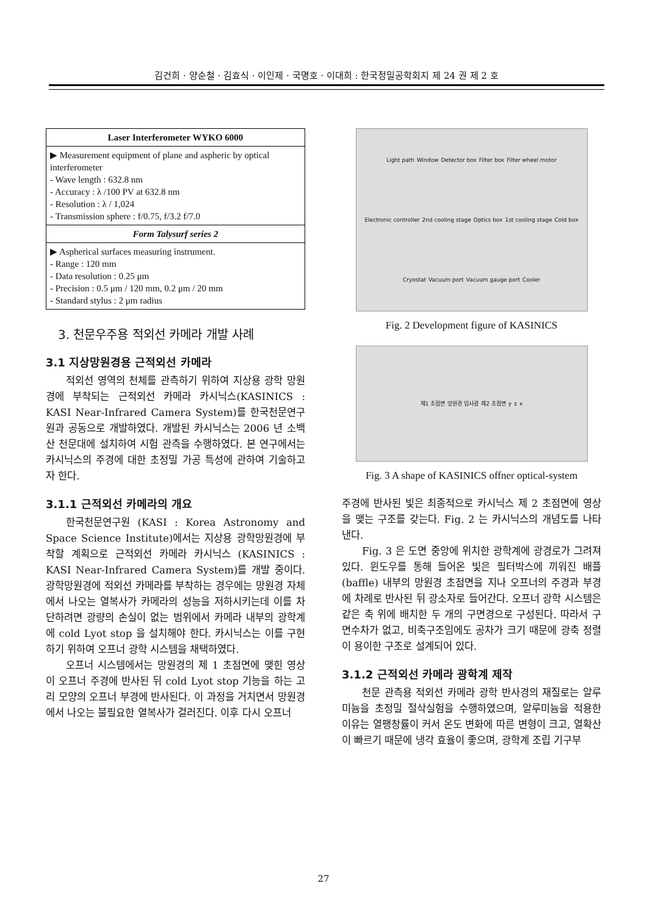김건희 · 양순철 · 김효식 · 이인제 · 국명호 · 이대희 : 한국정밀공학회지 제 24 권 제 2 호
| Laser Interferometer WYKO 6000 |
| --- |
| ▶ Measurement equipment of plane and aspheric by optical interferometer - Wave length : 632.8 nm - Accuracy : λ /100 PV at 632.8 nm - Resolution : λ / 1,024 - Transmission sphere : f/0.75, f/3.2 f/7.0 |
| Form Talysurf series 2 |
| ▶ Aspherical surfaces measuring instrument. - Range : 120 mm - Data resolution : 0.25 μm - Precision : 0.5 μm / 120 mm, 0.2 μm / 20 mm - Standard stylus : 2 μm radius |
3. 천문우주용 적외선 카메라 개발 사례
3.1 지상망원경용 근적외선 카메라
적외선 영역의 천체를 관측하기 위하여 지상용 광학 망원경에 부착되는 근적외선 카메라 카시닉스(KASINICS : KASI Near-Infrared Camera System)를 한국천문연구원과 공동으로 개발하였다. 개발된 카시닉스는 2006 년 소백산 천문대에 설치하여 시험 관측을 수행하였다. 본 연구에서는 카시닉스의 주경에 대한 초정밀 가공 특성에 관하여 기술하고자 한다.
3.1.1 근적외선 카메라의 개요
한국천문연구원 (KASI : Korea Astronomy and Space Science Institute)에서는 지상용 광학망원경에 부착할 계획으로 근적외선 카메라 카시닉스 (KASINICS : KASI Near-Infrared Camera System)를 개발 중이다. 광학망원경에 적외선 카메라를 부착하는 경우에는 망원경 자체에서 나오는 열복사가 카메라의 성능을 저하시키는데 이를 차단하려면 광량의 손실이 없는 범위에서 카메라 내부의 광학계에 cold Lyot stop 을 설치해야 한다. 카시닉스는 이를 구현하기 위하여 오프너 광학 시스템을 채택하였다.
오프너 시스템에서는 망원경의 제 1 초점면에 맺힌 영상이 오프너 주경에 반사된 뒤 cold Lyot stop 기능을 하는 고리 모양의 오프너 부경에 반사된다. 이 과정을 거치면서 망원경에서 나오는 불필요한 열복사가 걸러진다. 이후 다시 오프너
Light path Window Detector box Filter box Filter wheel motor Electronic controller 2nd cooling stage Optics box 1st cooling stage Cold box Cryostat Vacuum port Vacuum gauge port Cooler
Fig. 2 Development figure of KASINICS
제1 초점면 망원경 입사광 제2 초점면 y z x
Fig. 3 A shape of KASINICS offner optical-system
주경에 반사된 빛은 최종적으로 카시닉스 제 2 초점면에 영상을 맺는 구조를 갖는다. Fig. 2 는 카시닉스의 개념도를 나타낸다.
Fig. 3 은 도면 중앙에 위치한 광학계에 광경로가 그려져 있다. 윈도우를 통해 들어온 빛은 필터박스에 끼워진 배플 (baffle) 내부의 망원경 초점면을 지나 오프너의 주경과 부경에 차례로 반사된 뒤 광소자로 들어간다. 오프너 광학 시스템은 같은 축 위에 배치한 두 개의 구면경으로 구성된다. 따라서 구면수차가 없고, 비축구조임에도 공차가 크기 때문에 광축 정렬이 용이한 구조로 설계되어 있다.
3.1.2 근적외선 카메라 광학계 제작
천문 관측용 적외선 카메라 광학 반사경의 재질로는 알루미늄을 초정밀 절삭실험을 수행하였으며, 알루미늄을 적용한 이유는 열팽창률이 커서 온도 변화에 따른 변형이 크고, 열확산이 빠르기 때문에 냉각 효율이 좋으며, 광학계 조립 기구부
27